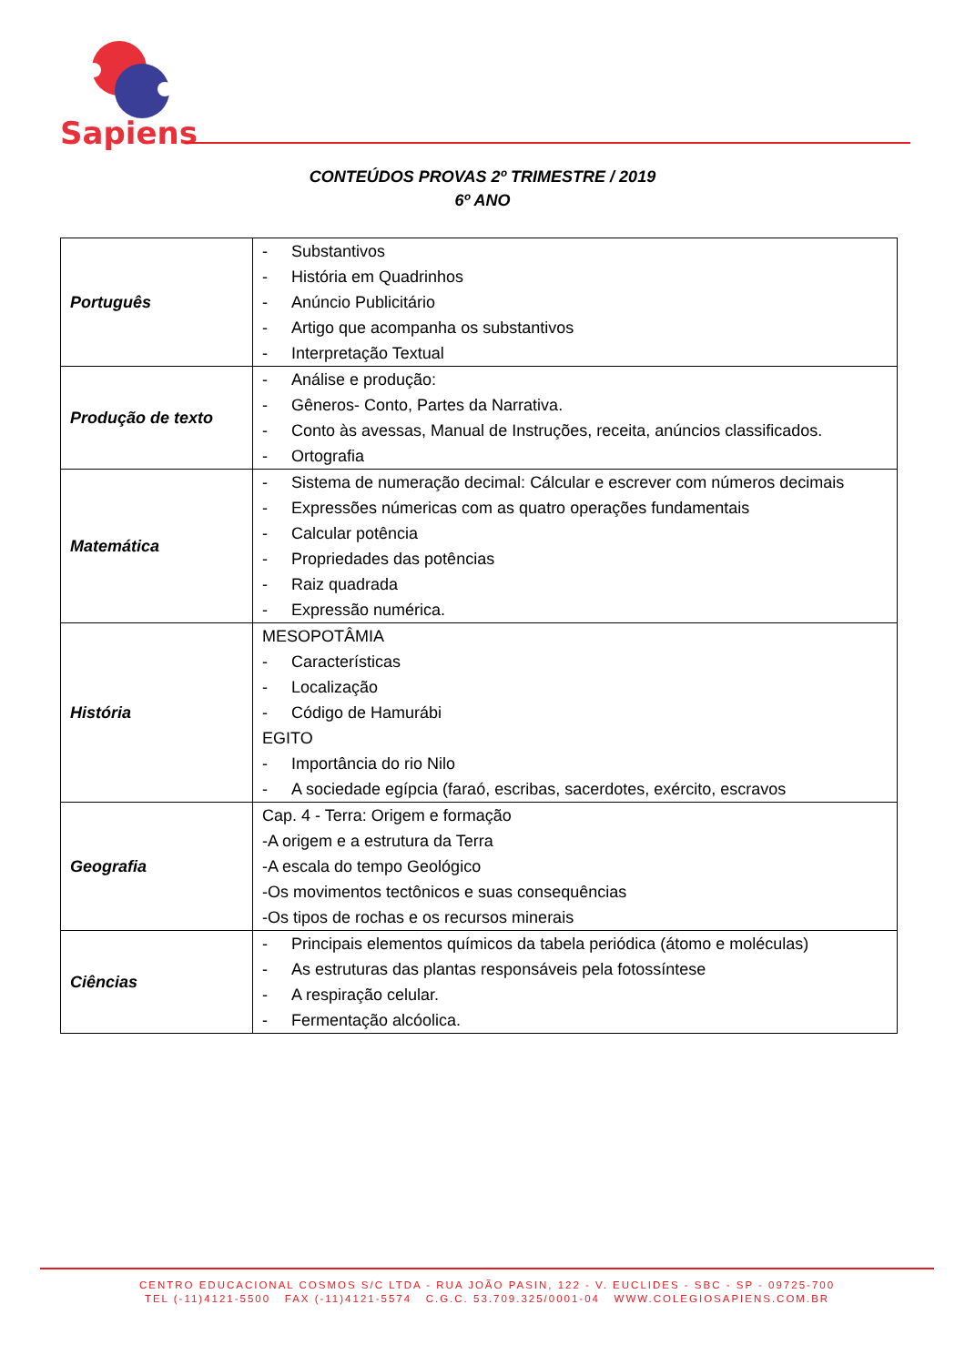Sapiens
CONTEÚDOS PROVAS 2º TRIMESTRE / 2019
6º ANO
| Português | - Substantivos - História em Quadrinhos - Anúncio Publicitário - Artigo que acompanha os substantivos - Interpretação Textual |
| Produção de texto | - Análise e produção: - Gêneros- Conto, Partes da Narrativa. - Conto às avessas, Manual de Instruções, receita, anúncios classificados. - Ortografia |
| Matemática | - Sistema de numeração decimal: Cálcular e escrever com números decimais - Expressões númericas com as quatro operações fundamentais - Calcular potência - Propriedades das potências - Raiz quadrada - Expressão numérica. |
| História | MESOPOTÂMIA - Características - Localização - Código de Hamurábi EGITO - Importância do rio Nilo - A sociedade egípcia (faraó, escribas, sacerdotes, exército, escravos |
| Geografia | Cap. 4 - Terra: Origem e formação -A origem e a estrutura da Terra -A escala do tempo Geológico -Os movimentos tectônicos e suas consequências -Os tipos de rochas e os recursos minerais |
| Ciências | - Principais elementos químicos da tabela periódica (átomo e moléculas) - As estruturas das plantas responsáveis pela fotossíntese - A respiração celular. - Fermentação alcóolica. |
CENTRO EDUCACIONAL COSMOS S/C LTDA - RUA JOÃO PASIN, 122 - V. EUCLIDES - SBC - SP - 09725-700
TEL (-11)4121-5500 FAX (-11)4121-5574 C.G.C. 53.709.325/0001-04 WWW.COLEGIOSAPIENS.COM.BR